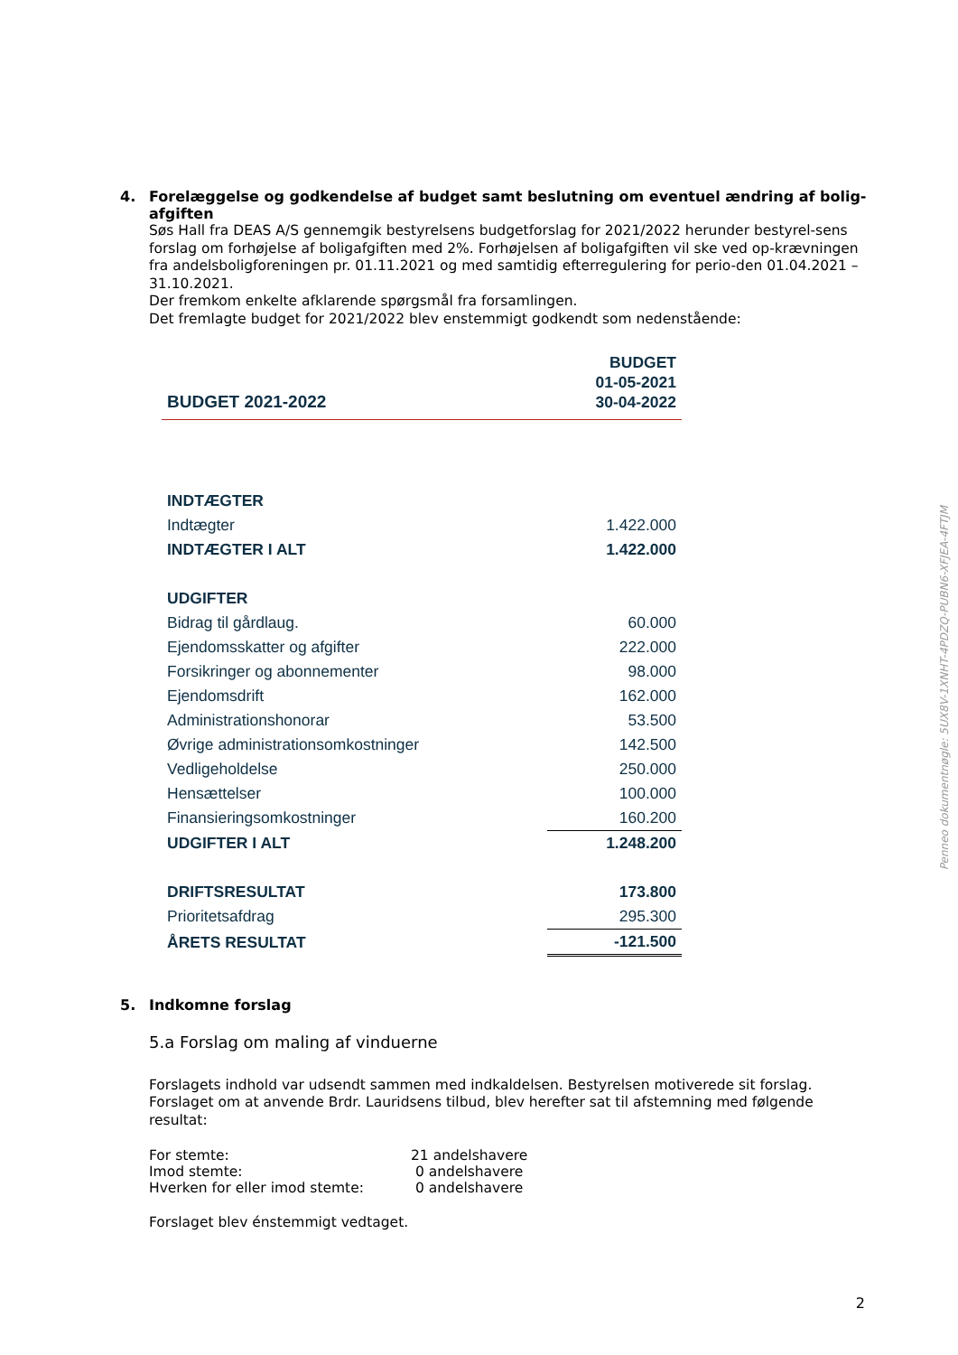4. Forelæggelse og godkendelse af budget samt beslutning om eventuel ændring af bolig-afgiften
Søs Hall fra DEAS A/S gennemgik bestyrelsens budgetforslag for 2021/2022 herunder bestyrel-sens forslag om forhøjelse af boligafgiften med 2%. Forhøjelsen af boligafgiften vil ske ved op-krævningen fra andelsboligforeningen pr. 01.11.2021 og med samtidig efterregulering for perio-den 01.04.2021 – 31.10.2021.
Der fremkom enkelte afklarende spørgsmål fra forsamlingen.
Det fremlagte budget for 2021/2022 blev enstemmigt godkendt som nedenstående:
| BUDGET 2021-2022 | BUDGET 01-05-2021 30-04-2022 |
| INDTÆGTER | |
| Indtægter | 1.422.000 |
| INDTÆGTER I ALT | 1.422.000 |
| UDGIFTER | |
| Bidrag til gårdlaug. | 60.000 |
| Ejendomsskatter og afgifter | 222.000 |
| Forsikringer og abonnementer | 98.000 |
| Ejendomsdrift | 162.000 |
| Administrationshonorar | 53.500 |
| Øvrige administrationsomkostninger | 142.500 |
| Vedligeholdelse | 250.000 |
| Hensættelser | 100.000 |
| Finansieringsomkostninger | 160.200 |
| UDGIFTER I ALT | 1.248.200 |
| DRIFTSRESULTAT | 173.800 |
| Prioritetsafdrag | 295.300 |
| ÅRETS RESULTAT | -121.500 |
5. Indkomne forslag
5.a Forslag om maling af vinduerne
Forslagets indhold var udsendt sammen med indkaldelsen. Bestyrelsen motiverede sit forslag. Forslaget om at anvende Brdr. Lauridsens tilbud, blev herefter sat til afstemning med følgende resultat:
| For stemte: | 21 andelshavere |
| Imod stemte: | 0 andelshavere |
| Hverken for eller imod stemte: | 0 andelshavere |
Forslaget blev énstemmigt vedtaget.
Penneo dokumentnøgle: 5UX8V-1XNHT-4PDZQ-PUBN6-XFJEA-4FTJM
2